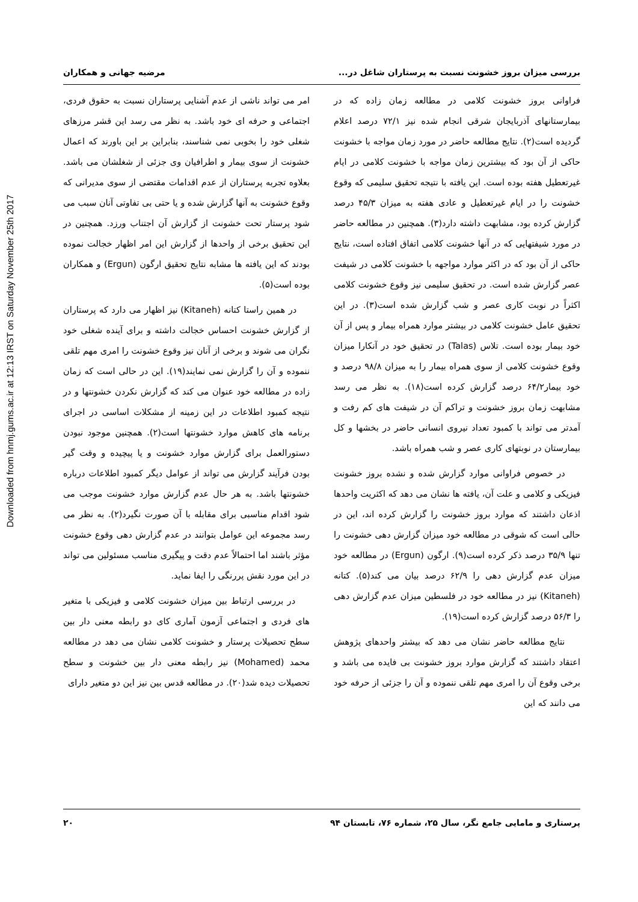Downloaded from hnmj.gums.ac.ir at 12:13 IRST on Saturday November 25th 2017
بررسی میزان بروز خشونت نسبت به پرستاران شاغل در... مرضیه جهانی و همکاران
فراوانی بروز خشونت کلامی در مطالعه زمان زاده که در بیمارستانهای آذربایجان شرقی انجام شده نیز ۷۲/۱ درصد اعلام گردیده است(۲). نتایج مطالعه حاضر در مورد زمان مواجه با خشونت حاکی از آن بود که بیشترین زمان مواجه با خشونت کلامی در ایام غیرتعطیل هفته بوده است. این یافته با نتیجه تحقیق سلیمی که وقوع خشونت را در ایام غیرتعطیل و عادی هفته به میزان ۴۵/۳ درصد گزارش کرده بود، مشابهت داشته دارد(۳). همچنین در مطالعه حاضر در مورد شیفتهایی که در آنها خشونت کلامی اتفاق افتاده است، نتایج حاکی از آن بود که در اکثر موارد مواجهه با خشونت کلامی در شیفت عصر گزارش شده است. در تحقیق سلیمی نیز وقوع خشونت کلامی اکثراً در نوبت کاری عصر و شب گزارش شده است(۳). در این تحقیق عامل خشونت کلامی در بیشتر موارد همراه بیمار و پس از آن خود بیمار بوده است. تلاس (Talas) در تحقیق خود در آنکارا میزان وقوع خشونت کلامی از سوی همراه بیمار را به میزان ۹۸/۸ درصد و خود بیمار۶۴/۲ درصد گزارش کرده است(۱۸). به نظر می رسد مشابهت زمان بروز خشونت و تراکم آن در شیفت های کم رفت و آمدتر می تواند با کمبود تعداد نیروی انسانی حاضر در بخشها و کل بیمارستان در نوبتهای کاری عصر و شب همراه باشد.
در خصوص فراوانی موارد گزارش شده و نشده بروز خشونت فیزیکی و کلامی و علت آن، یافته ها نشان می دهد که اکثریت واحدها اذعان داشتند که موارد بروز خشونت را گزارش کرده اند، این در حالی است که شوقی در مطالعه خود میزان گزارش دهی خشونت را تنها ۳۵/۹ درصد ذکر کرده است(۹). ارگون (Ergun) در مطالعه خود میزان عدم گزارش دهی را ۶۲/۹ درصد بیان می کند(۵). کتانه (Kitaneh) نیز در مطالعه خود در فلسطین میزان عدم گزارش دهی را ۵۶/۳ درصد گزارش کرده است(۱۹).
نتایج مطالعه حاضر نشان می دهد که بیشتر واحدهای پژوهش اعتقاد داشتند که گزارش موارد بروز خشونت بی فایده می باشد و برخی وقوع آن را امری مهم تلقی ننموده و آن را جزئی از حرفه خود می دانند که این
امر می تواند ناشی از عدم آشنایی پرستاران نسبت به حقوق فردی، اجتماعی و حرفه ای خود باشد. به نظر می رسد این قشر مرزهای شغلی خود را بخوبی نمی شناسند، بنابراین بر این باورند که اعمال خشونت از سوی بیمار و اطرافیان وی جزئی از شغلشان می باشد. بعلاوه تجربه پرستاران از عدم اقدامات مقتضی از سوی مدیرانی که وقوع خشونت به آنها گزارش شده و یا حتی بی تفاوتی آنان سبب می شود پرستار تحت خشونت از گزارش آن اجتناب ورزد. همچنین در این تحقیق برخی از واحدها از گزارش این امر اظهار خجالت نموده بودند که این یافته ها مشابه نتایج تحقیق ارگون (Ergun) و همکاران بوده است(۵).
در همین راستا کتانه (Kitaneh) نیز اظهار می دارد که پرستاران از گزارش خشونت احساس خجالت داشته و برای آینده شغلی خود نگران می شوند و برخی از آنان نیز وقوع خشونت را امری مهم تلقی ننموده و آن را گزارش نمی نمایند(۱۹). این در حالی است که زمان زاده در مطالعه خود عنوان می کند که گزارش نکردن خشونتها و در نتیجه کمبود اطلاعات در این زمینه از مشکلات اساسی در اجرای برنامه های کاهش موارد خشونتها است(۲). همچنین موجود نبودن دستورالعمل برای گزارش موارد خشونت و یا پیچیده و وقت گیر بودن فرآیند گزارش می تواند از عوامل دیگر کمبود اطلاعات درباره خشونتها باشد. به هر حال عدم گزارش موارد خشونت موجب می شود اقدام مناسبی برای مقابله با آن صورت نگیرد(۲). به نظر می رسد مجموعه این عوامل بتوانند در عدم گزارش دهی وقوع خشونت مؤثر باشند اما احتمالاً عدم دقت و پیگیری مناسب مسئولین می تواند در این مورد نقش پررنگی را ایفا نماید.
در بررسی ارتباط بین میزان خشونت کلامی و فیزیکی با متغیر های فردی و اجتماعی آزمون آماری کای دو رابطه معنی دار بین سطح تحصیلات پرستار و خشونت کلامی نشان می دهد در مطالعه محمد (Mohamed) نیز رابطه معنی دار بین خشونت و سطح تحصیلات دیده شد(۲۰). در مطالعه قدس بین نیز این دو متغیر دارای
پرستاری و مامایی جامع نگر، سال ۲۵، شماره ۷۶، تابستان ۹۴ ۲۰